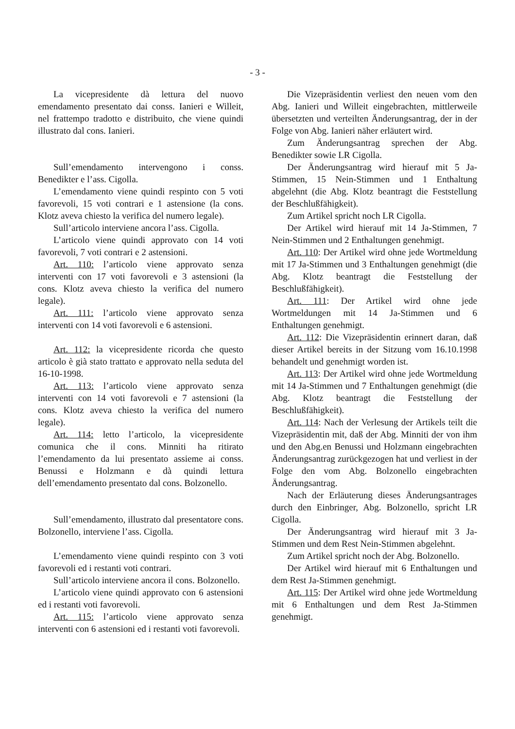- 3 -
La vicepresidente dà lettura del nuovo emendamento presentato dai conss. Ianieri e Willeit, nel frattempo tradotto e distribuito, che viene quindi illustrato dal cons. Ianieri.
Sull’emendamento intervengono i conss. Benedikter e l’ass. Cigolla.
L’emendamento viene quindi respinto con 5 voti favorevoli, 15 voti contrari e 1 astensione (la cons. Klotz aveva chiesto la verifica del numero legale).
Sull’articolo interviene ancora l’ass. Cigolla.
L’articolo viene quindi approvato con 14 voti favorevoli, 7 voti contrari e 2 astensioni.
Art. 110: l’articolo viene approvato senza interventi con 17 voti favorevoli e 3 astensioni (la cons. Klotz aveva chiesto la verifica del numero legale).
Art. 111: l’articolo viene approvato senza interventi con 14 voti favorevoli e 6 astensioni.
Art. 112: la vicepresidente ricorda che questo articolo è già stato trattato e approvato nella seduta del 16-10-1998.
Art. 113: l’articolo viene approvato senza interventi con 14 voti favorevoli e 7 astensioni (la cons. Klotz aveva chiesto la verifica del numero legale).
Art. 114: letto l’articolo, la vicepresidente comunica che il cons. Minniti ha ritirato l’emendamento da lui presentato assieme ai conss. Benussi e Holzmann e dà quindi lettura dell’emendamento presentato dal cons. Bolzonello.
Sull’emendamento, illustrato dal presentatore cons. Bolzonello, interviene l’ass. Cigolla.
L’emendamento viene quindi respinto con 3 voti favorevoli ed i restanti voti contrari.
Sull’articolo interviene ancora il cons. Bolzonello.
L’articolo viene quindi approvato con 6 astensioni ed i restanti voti favorevoli.
Art. 115: l’articolo viene approvato senza interventi con 6 astensioni ed i restanti voti favorevoli.
Die Vizepräsidentin verliest den neuen vom den Abg. Ianieri und Willeit eingebrachten, mittlerweile übersetzten und verteilten Änderungsantrag, der in der Folge von Abg. Ianieri näher erläutert wird.
Zum Änderungsantrag sprechen der Abg. Benedikter sowie LR Cigolla.
Der Änderungsantrag wird hierauf mit 5 Ja-Stimmen, 15 Nein-Stimmen und 1 Enthaltung abgelehnt (die Abg. Klotz beantragt die Feststellung der Beschlußfähigkeit).
Zum Artikel spricht noch LR Cigolla.
Der Artikel wird hierauf mit 14 Ja-Stimmen, 7 Nein-Stimmen und 2 Enthaltungen genehmigt.
Art. 110: Der Artikel wird ohne jede Wortmeldung mit 17 Ja-Stimmen und 3 Enthaltungen genehmigt (die Abg. Klotz beantragt die Feststellung der Beschlußfähigkeit).
Art. 111: Der Artikel wird ohne jede Wortmeldungen mit 14 Ja-Stimmen und 6 Enthaltungen genehmigt.
Art. 112: Die Vizepräsidentin erinnert daran, daß dieser Artikel bereits in der Sitzung vom 16.10.1998 behandelt und genehmigt worden ist.
Art. 113: Der Artikel wird ohne jede Wortmeldung mit 14 Ja-Stimmen und 7 Enthaltungen genehmigt (die Abg. Klotz beantragt die Feststellung der Beschlußfähigkeit).
Art. 114: Nach der Verlesung der Artikels teilt die Vizepräsidentin mit, daß der Abg. Minniti der von ihm und den Abg.en Benussi und Holzmann eingebrachten Änderungsantrag zurückgezogen hat und verliest in der Folge den vom Abg. Bolzonello eingebrachten Änderungsantrag.
Nach der Erläuterung dieses Änderungsantrages durch den Einbringer, Abg. Bolzonello, spricht LR Cigolla.
Der Änderungsantrag wird hierauf mit 3 Ja-Stimmen und dem Rest Nein-Stimmen abgelehnt.
Zum Artikel spricht noch der Abg. Bolzonello.
Der Artikel wird hierauf mit 6 Enthaltungen und dem Rest Ja-Stimmen genehmigt.
Art. 115: Der Artikel wird ohne jede Wortmeldung mit 6 Enthaltungen und dem Rest Ja-Stimmen genehmigt.